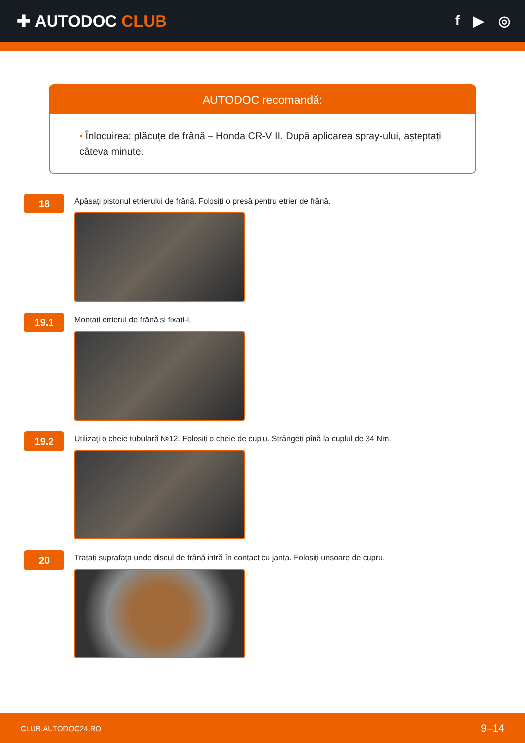✚ AUTODOC CLUB
f ▶ ◎
AUTODOC recomandă:
• Înlocuirea: plăcuțe de frână – Honda CR-V II. După aplicarea spray-ului, așteptați câteva minute.
18
Apăsați pistonul etrierului de frână. Folosiți o presă pentru etrier de frână.
19.1
Montați etrierul de frână și fixați-l.
19.2
Utilizați o cheie tubulară №12. Folosiți o cheie de cuplu. Strângeți pînă la cuplul de 34 Nm.
20
Tratați suprafața unde discul de frână intră în contact cu janta. Folosiți unsoare de cupru.
CLUB.AUTODOC24.RO 9–14